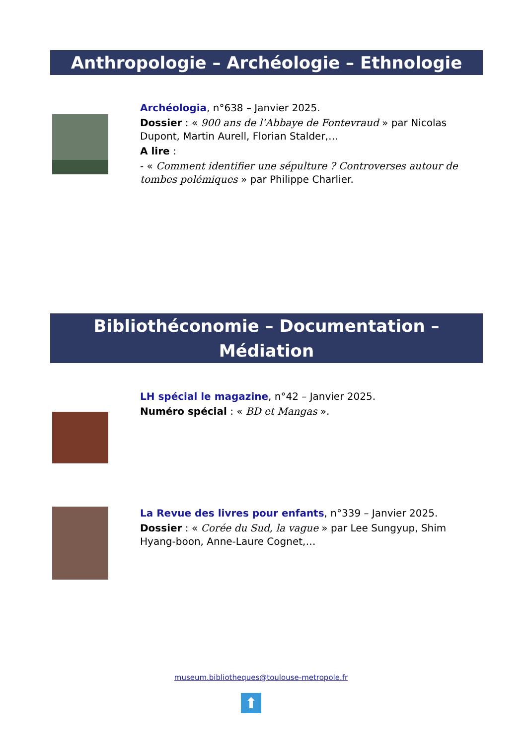Anthropologie – Archéologie – Ethnologie
Archéologia, n°638 – Janvier 2025.
Dossier : « 900 ans de l’Abbaye de Fontevraud » par Nicolas Dupont, Martin Aurell, Florian Stalder,…
A lire :
- « Comment identifier une sépulture ? Controverses autour de tombes polémiques » par Philippe Charlier.
Bibliothéconomie – Documentation – Médiation
LH spécial le magazine, n°42 – Janvier 2025.
Numéro spécial : « BD et Mangas ».
La Revue des livres pour enfants, n°339 – Janvier 2025.
Dossier : « Corée du Sud, la vague » par Lee Sungyup, Shim Hyang-boon, Anne-Laure Cognet,…
museum.bibliotheques@toulouse-metropole.fr
⬆